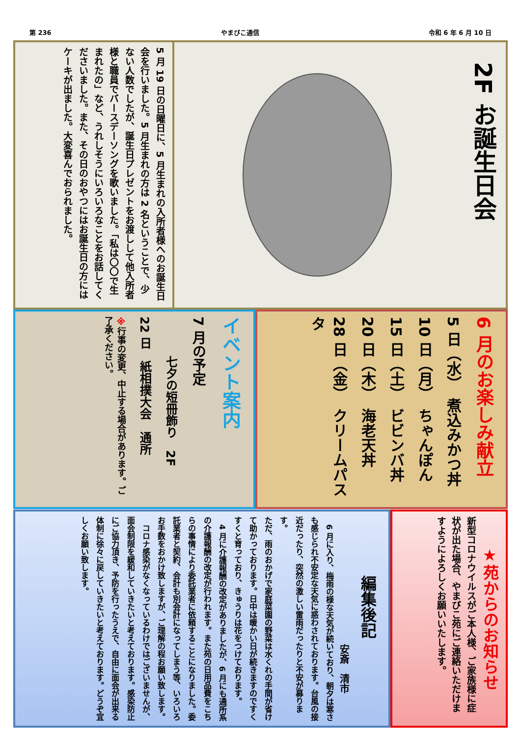第 236 やまびこ通信 令和 6 年 6 月 10 日
2F お誕生日会
5 月 19 日の日曜日に、5 月生まれの入所者様へのお誕生日会を行いました。5 月生まれの方は 2 名ということで、少ない人数でしたが、誕生日プレゼントをお渡しして他入所者様と職員でバースデーソングを歌いました。「私は〇〇で生まれたの」など、うれしそうにいろいろなことをお話してくださいました。また、その日のおやつにはお誕生日の方にはケーキが出ました。大変喜んでおられました。
イベント案内
7 月の予定
七夕の短冊飾り　2F
22 日　紙相撲大会　通所
※行事の変更、中止する場合があります。ご了承ください。
6 月のお楽しみ献立
5 日（水）　煮込みかつ丼
10 日（月）　ちゃんぽん
15 日（土）　ビビンバ丼
20 日（木）　海老天丼
28 日（金）　クリームパスタ
編集後記
安斎　清市
　6 月に入り、梅雨の様な天気が続いており、朝夕は寒さも感じられ不安定な天気に惑わされております。台風の接近だったり、突然の激しい雷雨だったりと不安が募ります。
ただ、雨のおかげで家庭菜園の野菜は水くれの手間が省けて助かっております。日中は暖かい日が続きますのですくすくと育っており、きゅうりは花をつけております。
　4 月に介護報酬の改定がありましたが、6 月にも通所系の介護報酬の改定が行われます。また苑の日用品費をこちらの事情により委託業者に依頼することになりました。委託業者と契約、会計も別会計になってしまう等、いろいろお手数をおかけ致しますが、ご理解の程お願い致します。
　コロナ感染がなくなっているわけではございませんが、面会制限を緩和していきたいと考えております。感染防止にご協力頂き、予防を行ったうえで、自由に面会が出来る体制に徐々に戻していきたいと考えております。どうぞ宜しくお願い致します。
★苑からのお知らせ
新型コロナウイルスがご本人様、ご家族様に症状が出た場合、やまびこ苑にご連絡いただけますようによろしくお願いいたします。